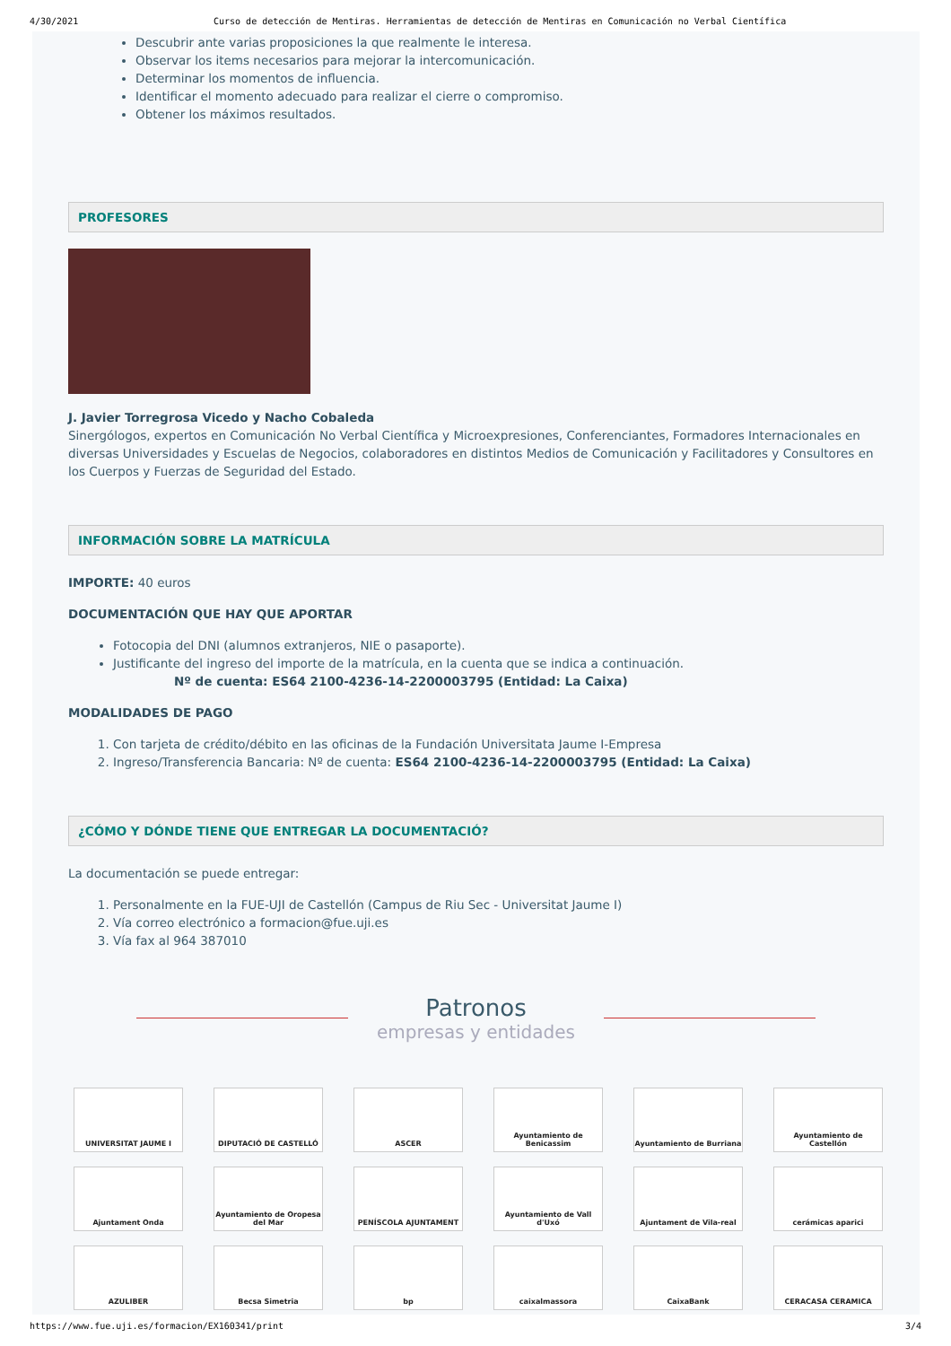4/30/2021 Curso de detección de Mentiras. Herramientas de detección de Mentiras en Comunicación no Verbal Científica
Descubrir ante varias proposiciones la que realmente le interesa.
Observar los items necesarios para mejorar la intercomunicación.
Determinar los momentos de influencia.
Identificar el momento adecuado para realizar el cierre o compromiso.
Obtener los máximos resultados.
PROFESORES
J. Javier Torregrosa Vicedo y Nacho Cobaleda
Sinergólogos, expertos en Comunicación No Verbal Científica y Microexpresiones, Conferenciantes, Formadores Internacionales en diversas Universidades y Escuelas de Negocios, colaboradores en distintos Medios de Comunicación y Facilitadores y Consultores en los Cuerpos y Fuerzas de Seguridad del Estado.
INFORMACIÓN SOBRE LA MATRÍCULA
IMPORTE: 40 euros
DOCUMENTACIÓN QUE HAY QUE APORTAR
Fotocopia del DNI (alumnos extranjeros, NIE o pasaporte).
Justificante del ingreso del importe de la matrícula, en la cuenta que se indica a continuación.
Nº de cuenta: ES64 2100-4236-14-2200003795 (Entidad: La Caixa)
MODALIDADES DE PAGO
1. Con tarjeta de crédito/débito en las oficinas de la Fundación Universitata Jaume I-Empresa
2. Ingreso/Transferencia Bancaria: Nº de cuenta: ES64 2100-4236-14-2200003795 (Entidad: La Caixa)
¿CÓMO Y DÓNDE TIENE QUE ENTREGAR LA DOCUMENTACIÓ?
La documentación se puede entregar:
1. Personalmente en la FUE-UJI de Castellón (Campus de Riu Sec - Universitat Jaume I)
2. Vía correo electrónico a formacion@fue.uji.es
3. Vía fax al 964 387010
Patronos
empresas y entidades
UNIVERSITAT JAUME I
DIPUTACIÓ DE CASTELLÓ
ASCER
Ayuntamiento de Benicassim
Ayuntamiento de Burriana
Ayuntamiento de Castellón
Ajuntament Onda
Ayuntamiento de Oropesa del Mar
PENÍSCOLA AJUNTAMENT
Ayuntamiento de Vall d'Uxó
Ajuntament de Vila-real
cerámicas aparici
AZULIBER
Becsa Simetria
bp
caixalmassora
CaixaBank
CERACASA CERAMICA
https://www.fue.uji.es/formacion/EX160341/print 3/4